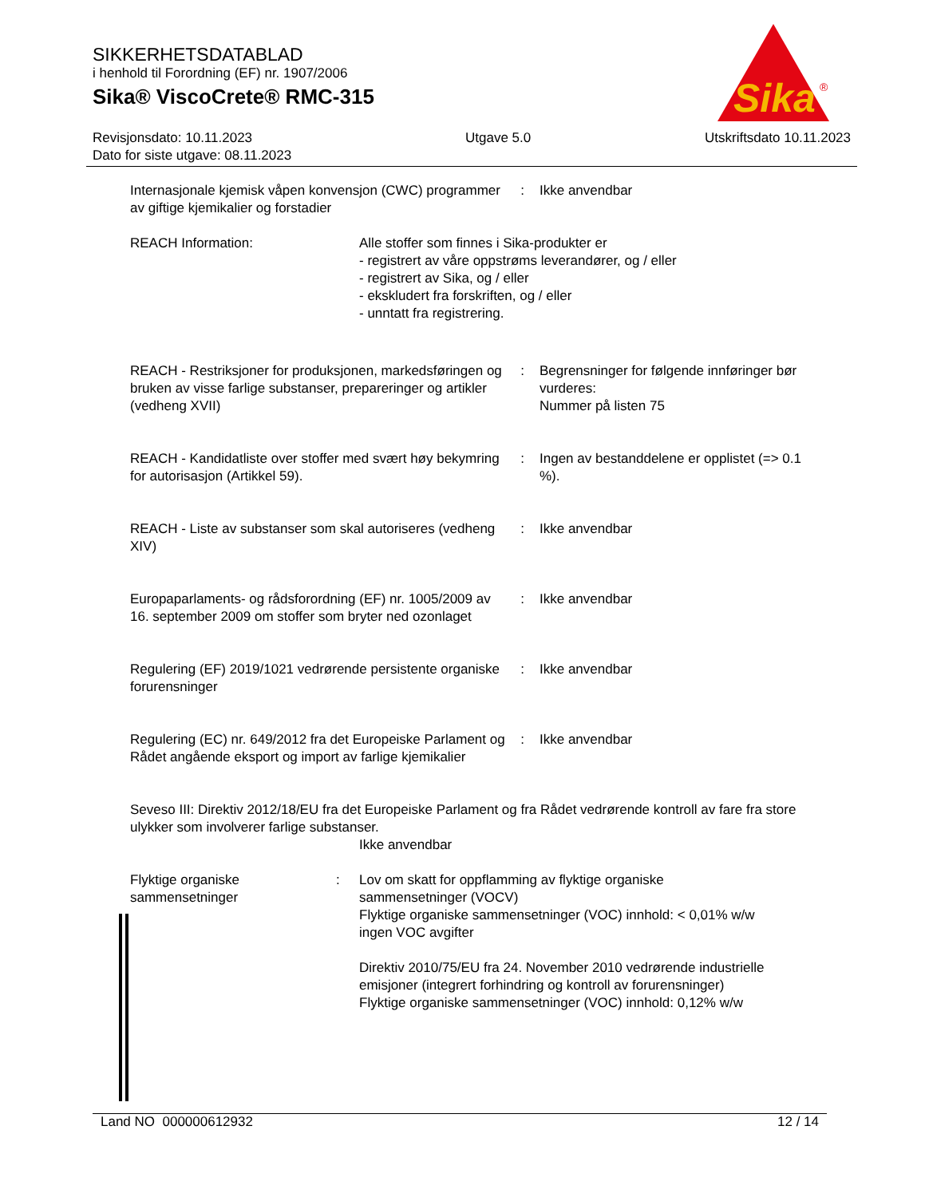SIKKERHETSDATABLAD
i henhold til Forordning (EF) nr. 1907/2006
Sika® ViscoCrete® RMC-315
Sika
®
Revisjonsdato: 10.11.2023
Dato for siste utgave: 08.11.2023
Utgave 5.0 Utskriftsdato 10.11.2023
Internasjonale kjemisk våpen konvensjon (CWC) programmer av giftige kjemikalier og forstadier
: Ikke anvendbar
REACH Information: Alle stoffer som finnes i Sika-produkter er
- registrert av våre oppstrøms leverandører, og / eller
- registrert av Sika, og / eller
- ekskludert fra forskriften, og / eller
- unntatt fra registrering.
REACH - Restriksjoner for produksjonen, markedsføringen og bruken av visse farlige substanser, prepareringer og artikler (vedheng XVII)
: Begrensninger for følgende innføringer bør vurderes:
Nummer på listen 75
REACH - Kandidatliste over stoffer med svært høy bekymring for autorisasjon (Artikkel 59).
: Ingen av bestanddelene er opplistet (=> 0.1 %).
REACH - Liste av substanser som skal autoriseres (vedheng XIV)
: Ikke anvendbar
Europaparlaments- og rådsforordning (EF) nr. 1005/2009 av 16. september 2009 om stoffer som bryter ned ozonlaget
: Ikke anvendbar
Regulering (EF) 2019/1021 vedrørende persistente organiske forurensninger
: Ikke anvendbar
Regulering (EC) nr. 649/2012 fra det Europeiske Parlament og Rådet angående eksport og import av farlige kjemikalier
: Ikke anvendbar
Seveso III: Direktiv 2012/18/EU fra det Europeiske Parlament og fra Rådet vedrørende kontroll av fare fra store ulykker som involverer farlige substanser.
Ikke anvendbar
Flyktige organiske sammensetninger
: Lov om skatt for oppflamming av flyktige organiske sammensetninger (VOCV)
Flyktige organiske sammensetninger (VOC) innhold: < 0,01% w/w
ingen VOC avgifter
Direktiv 2010/75/EU fra 24. November 2010 vedrørende industrielle emisjoner (integrert forhindring og kontroll av forurensninger)
Flyktige organiske sammensetninger (VOC) innhold: 0,12% w/w
Land NO 000000612932 12 / 14